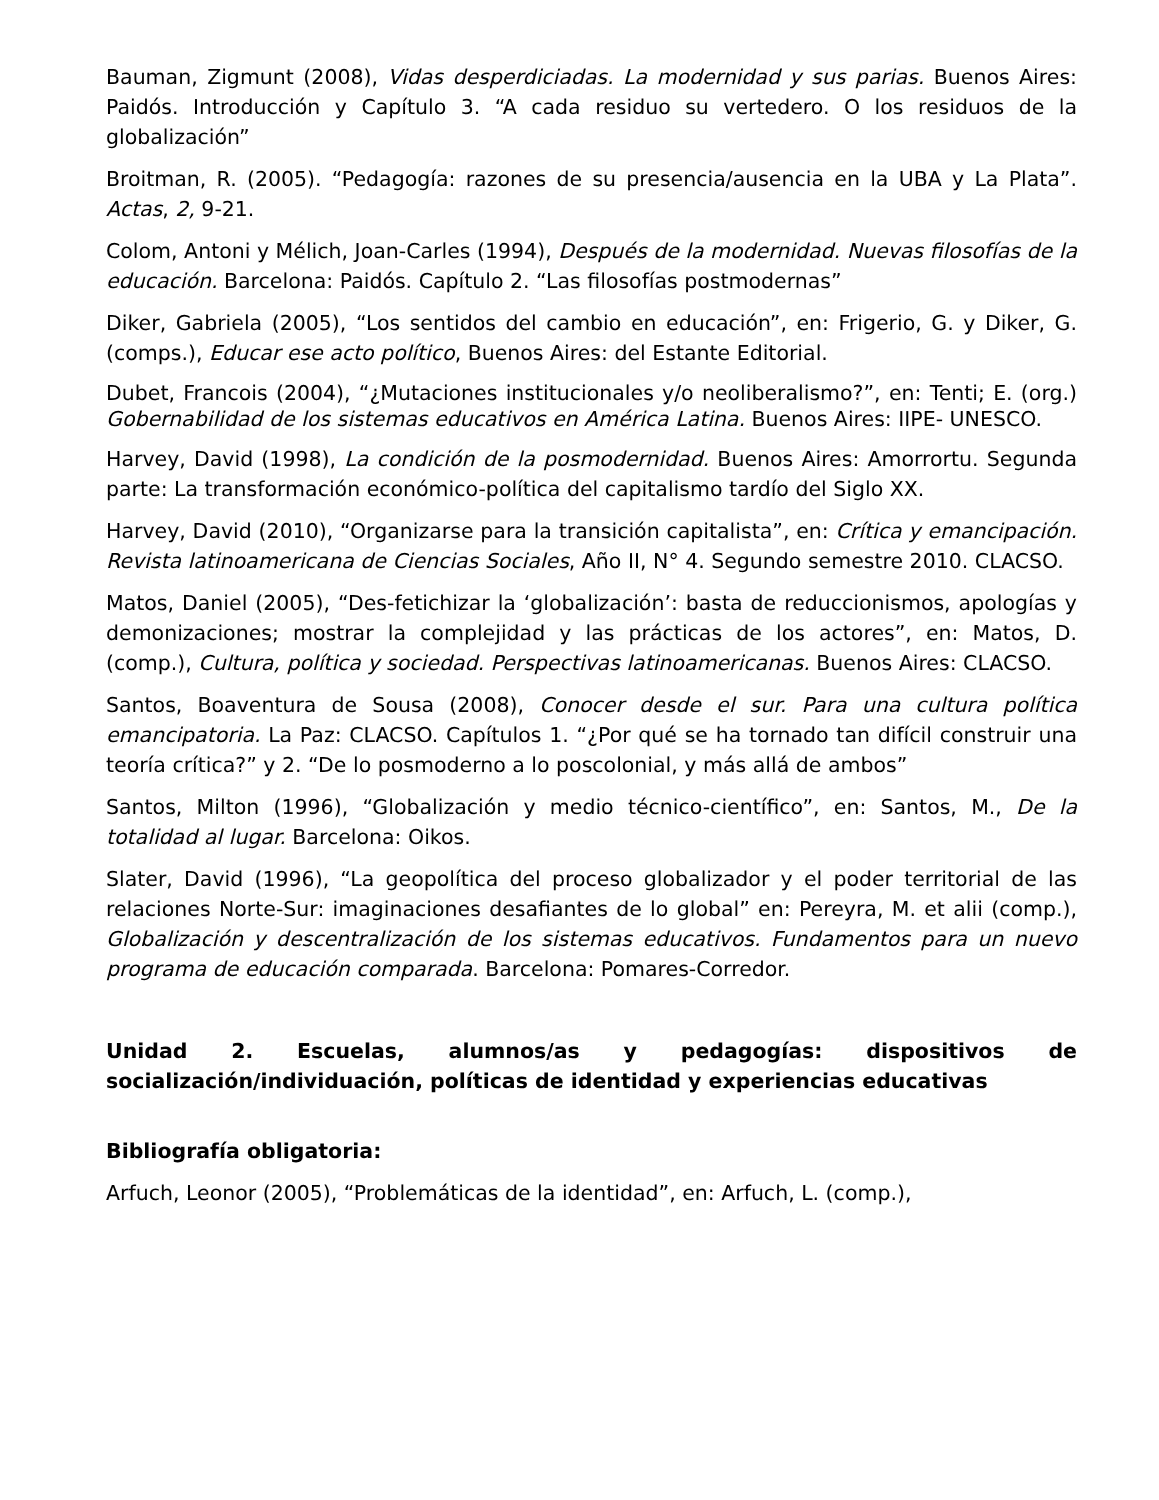Bauman, Zigmunt (2008), Vidas desperdiciadas. La modernidad y sus parias. Buenos Aires: Paidós. Introducción y Capítulo 3. “A cada residuo su vertedero. O los residuos de la globalización”
Broitman, R. (2005). “Pedagogía: razones de su presencia/ausencia en la UBA y La Plata”. Actas, 2, 9-21.
Colom, Antoni y Mélich, Joan-Carles (1994), Después de la modernidad. Nuevas filosofías de la educación. Barcelona: Paidós. Capítulo 2. “Las filosofías postmodernas”
Diker, Gabriela (2005), “Los sentidos del cambio en educación”, en: Frigerio, G. y Diker, G. (comps.), Educar ese acto político, Buenos Aires: del Estante Editorial.
Dubet, Francois (2004), “¿Mutaciones institucionales y/o neoliberalismo?”, en: Tenti; E. (org.) Gobernabilidad de los sistemas educativos en América Latina. Buenos Aires: IIPE- UNESCO.
Harvey, David (1998), La condición de la posmodernidad. Buenos Aires: Amorrortu. Segunda parte: La transformación económico-política del capitalismo tardío del Siglo XX.
Harvey, David (2010), “Organizarse para la transición capitalista”, en: Crítica y emancipación. Revista latinoamericana de Ciencias Sociales, Año II, N° 4. Segundo semestre 2010. CLACSO.
Matos, Daniel (2005), “Des-fetichizar la ‘globalización’: basta de reduccionismos, apologías y demonizaciones; mostrar la complejidad y las prácticas de los actores”, en: Matos, D. (comp.), Cultura, política y sociedad. Perspectivas latinoamericanas. Buenos Aires: CLACSO.
Santos, Boaventura de Sousa (2008), Conocer desde el sur. Para una cultura política emancipatoria. La Paz: CLACSO. Capítulos 1. “¿Por qué se ha tornado tan difícil construir una teoría crítica?” y 2. “De lo posmoderno a lo poscolonial, y más allá de ambos”
Santos, Milton (1996), “Globalización y medio técnico-científico”, en: Santos, M., De la totalidad al lugar. Barcelona: Oikos.
Slater, David (1996), “La geopolítica del proceso globalizador y el poder territorial de las relaciones Norte-Sur: imaginaciones desafiantes de lo global” en: Pereyra, M. et alii (comp.), Globalización y descentralización de los sistemas educativos. Fundamentos para un nuevo programa de educación comparada. Barcelona: Pomares-Corredor.
Unidad 2. Escuelas, alumnos/as y pedagogías: dispositivos de socialización/individuación, políticas de identidad y experiencias educativas
Bibliografía obligatoria:
Arfuch, Leonor (2005), “Problemáticas de la identidad”, en: Arfuch, L. (comp.),